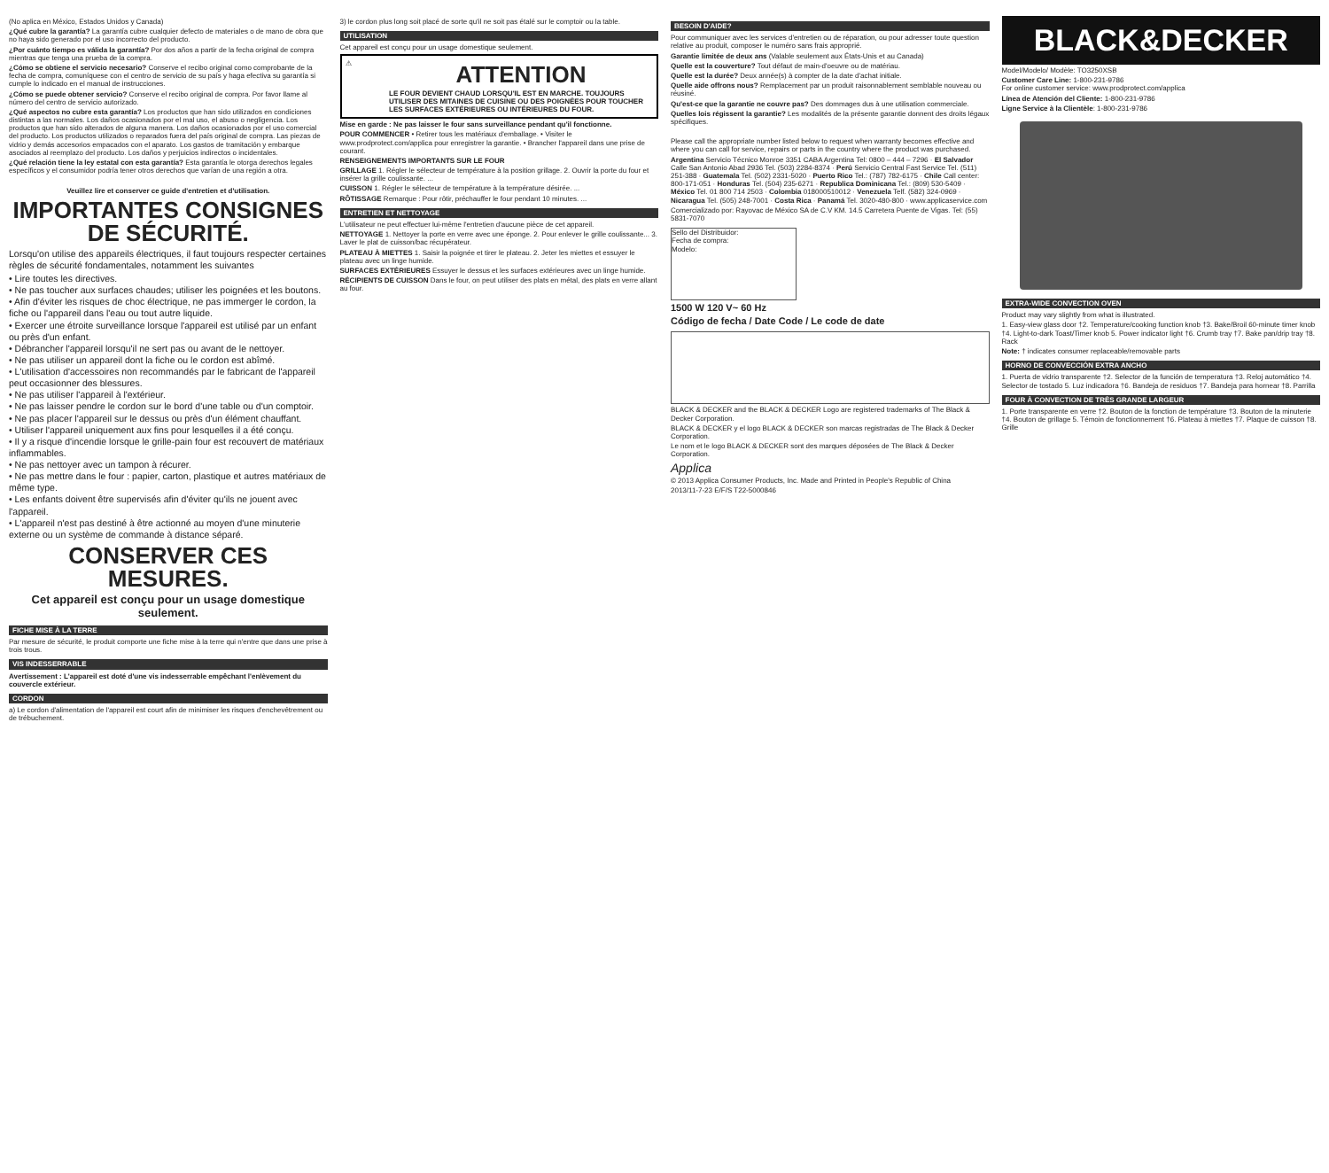(No aplica en México, Estados Unidos y Canada)
¿Qué cubre la garantía? La garantía cubre cualquier defecto de materiales o de mano de obra que no haya sido generado por el uso incorrecto del producto.
¿Por cuánto tiempo es válida la garantía? Por dos años a partir de la fecha original de compra mientras que tenga una prueba de la compra.
¿Cómo se obtiene el servicio necesario? Conserve el recibo original como comprobante de la fecha de compra, comuníquese con el centro de servicio de su país y haga efectiva su garantía si cumple lo indicado en el manual de instrucciones.
¿Cómo se puede obtener servicio? Conserve el recibo original de compra. Por favor llame al número del centro de servicio autorizado.
¿Qué aspectos no cubre esta garantía? Los productos que han sido utilizados en condiciones distintas a las normales. Los daños ocasionados por el mal uso, el abuso o negligencia. Los productos que han sido alterados de alguna manera. Los daños ocasionados por el uso comercial del producto. Los productos utilizados o reparados fuera del país original de compra. Las piezas de vidrio y demás accesorios empacados con el aparato. Los gastos de tramitación y embarque asociados al reemplazo del producto. Los daños y perjuicios indirectos o incidentales.
¿Qué relación tiene la ley estatal con esta garantía? Esta garantía le otorga derechos legales específicos y el consumidor podría tener otros derechos que varían de una región a otra.
Veuillez lire et conserver ce guide d'entretien et d'utilisation.
IMPORTANTES CONSIGNES DE SÉCURITÉ.
Lorsqu'on utilise des appareils électriques, il faut toujours respecter certaines règles de sécurité fondamentales, notamment les suivantes
• Lire toutes les directives.
• Ne pas toucher aux surfaces chaudes; utiliser les poignées et les boutons.
• Afin d'éviter les risques de choc électrique, ne pas immerger le cordon, la fiche ou l'appareil dans l'eau ou tout autre liquide.
• Exercer une étroite surveillance lorsque l'appareil est utilisé par un enfant ou près d'un enfant.
• Débrancher l'appareil lorsqu'il ne sert pas ou avant de le nettoyer.
• Ne pas utiliser un appareil dont la fiche ou le cordon est abîmé.
• L'utilisation d'accessoires non recommandés par le fabricant de l'appareil peut occasionner des blessures.
• Ne pas utiliser l'appareil à l'extérieur.
• Ne pas laisser pendre le cordon sur le bord d'une table ou d'un comptoir.
• Ne pas placer l'appareil sur le dessus ou près d'un élément chauffant.
• Utiliser l'appareil uniquement aux fins pour lesquelles il a été conçu.
• Il y a risque d'incendie lorsque le grille-pain four est recouvert de matériaux inflammables.
• Ne pas nettoyer avec un tampon à récurer.
• Ne pas mettre dans le four : papier, carton, plastique et autres matériaux de même type.
• Les enfants doivent être supervisés afin d'éviter qu'ils ne jouent avec l'appareil.
• L'appareil n'est pas destiné à être actionné au moyen d'une minuterie externe ou un système de commande à distance séparé.
CONSERVER CES MESURES.
Cet appareil est conçu pour un usage domestique seulement.
FICHE MISE À LA TERRE
Par mesure de sécurité, le produit comporte une fiche mise à la terre qui n'entre que dans une prise à trois trous.
VIS INDESSERRABLE
Avertissement : L'appareil est doté d'une vis indesserrable empêchant l'enlèvement du couvercle extérieur.
CORDON
a) Le cordon d'alimentation de l'appareil est court afin de minimiser les risques d'enchevêtrement ou de trébuchement.
3) le cordon plus long soit placé de sorte qu'il ne soit pas étalé sur le comptoir ou la table.
UTILISATION
Cet appareil est conçu pour un usage domestique seulement.
⚠
ATTENTION
LE FOUR DEVIENT CHAUD LORSQU'IL EST EN MARCHE. TOUJOURS UTILISER DES MITAINES DE CUISINE OU DES POIGNÉES POUR TOUCHER LES SURFACES EXTÉRIEURES OU INTÉRIEURES DU FOUR.
Mise en garde : Ne pas laisser le four sans surveillance pendant qu'il fonctionne.
POUR COMMENCER • Retirer tous les matériaux d'emballage. • Visiter le www.prodprotect.com/applica pour enregistrer la garantie. • Brancher l'appareil dans une prise de courant.
RENSEIGNEMENTS IMPORTANTS SUR LE FOUR
GRILLAGE 1. Régler le sélecteur de température à la position grillage. 2. Ouvrir la porte du four et insérer la grille coulissante. ...
CUISSON 1. Régler le sélecteur de température à la température désirée. ...
RÔTISSAGE Remarque : Pour rôtir, préchauffer le four pendant 10 minutes. ...
ENTRETIEN ET NETTOYAGE
L'utilisateur ne peut effectuer lui-même l'entretien d'aucune pièce de cet appareil.
NETTOYAGE 1. Nettoyer la porte en verre avec une éponge. 2. Pour enlever le grille coulissante... 3. Laver le plat de cuisson/bac récupérateur.
PLATEAU À MIETTES 1. Saisir la poignée et tirer le plateau. 2. Jeter les miettes et essuyer le plateau avec un linge humide.
SURFACES EXTÉRIEURES Essuyer le dessus et les surfaces extérieures avec un linge humide.
RÉCIPIENTS DE CUISSON Dans le four, on peut utiliser des plats en métal, des plats en verre allant au four.
BESOIN D'AIDE?
Pour communiquer avec les services d'entretien ou de réparation, ou pour adresser toute question relative au produit, composer le numéro sans frais approprié.
Garantie limitée de deux ans (Valable seulement aux États-Unis et au Canada)
Quelle est la couverture? Tout défaut de main-d'oeuvre ou de matériau.
Quelle est la durée? Deux année(s) à compter de la date d'achat initiale.
Quelle aide offrons nous? Remplacement par un produit raisonnablement semblable nouveau ou réusiné.
Qu'est-ce que la garantie ne couvre pas? Des dommages dus à une utilisation commerciale.
Quelles lois régissent la garantie? Les modalités de la présente garantie donnent des droits légaux spécifiques.
Please call the appropriate number listed below to request when warranty becomes effective and where you can call for service, repairs or parts in the country where the product was purchased.
Argentina Servicio Técnico Monroe 3351 CABA Argentina Tel: 0800 – 444 – 7296 · El Salvador Calle San Antonio Abad 2936 Tel. (503) 2284-8374 · Perú Servicio Central Fast Service Tel. (511) 251-388 · Guatemala Tel. (502) 2331-5020 · Puerto Rico Tel.: (787) 782-6175 · Chile Call center: 800-171-051 · Honduras Tel. (504) 235-6271 · Republica Dominicana Tel.: (809) 530-5409 · México Tel. 01 800 714 2503 · Colombia 018000510012 · Venezuela Telf. (582) 324-0969 · Nicaragua Tel. (505) 248-7001 · Costa Rica · Panamá Tel. 3020-480-800 · www.applicaservice.com
Comercializado por: Rayovac de México SA de C.V KM. 14.5 Carretera Puente de Vigas. Tel: (55) 5831-7070
Sello del Distribuidor:
Fecha de compra:
Modelo:
1500 W 120 V~ 60 Hz
Código de fecha / Date Code / Le code de date
BLACK & DECKER and the BLACK & DECKER Logo are registered trademarks of The Black & Decker Corporation.
BLACK & DECKER y el logo BLACK & DECKER son marcas registradas de The Black & Decker Corporation.
Le nom et le logo BLACK & DECKER sont des marques déposées de The Black & Decker Corporation.
Applica
© 2013 Applica Consumer Products, Inc. Made and Printed in People's Republic of China
2013/11-7-23 E/F/S T22-5000846
BLACK&DECKER
Model/Modelo/ Modèle: TO3250XSB
Customer Care Line: 1-800-231-9786
For online customer service: www.prodprotect.com/applica
Línea de Atención del Cliente: 1-800-231-9786
Ligne Service à la Clientèle: 1-800-231-9786
EXTRA-WIDE CONVECTION OVEN
Product may vary slightly from what is illustrated.
1. Easy-view glass door †2. Temperature/cooking function knob †3. Bake/Broil 60-minute timer knob †4. Light-to-dark Toast/Timer knob 5. Power indicator light †6. Crumb tray †7. Bake pan/drip tray †8. Rack
Note: † indicates consumer replaceable/removable parts
HORNO DE CONVECCIÓN EXTRA ANCHO
1. Puerta de vidrio transparente †2. Selector de la función de temperatura †3. Reloj automático †4. Selector de tostado 5. Luz indicadora †6. Bandeja de residuos †7. Bandeja para hornear †8. Parrilla
FOUR À CONVECTION DE TRÈS GRANDE LARGEUR
1. Porte transparente en verre †2. Bouton de la fonction de température †3. Bouton de la minuterie †4. Bouton de grillage 5. Témoin de fonctionnement †6. Plateau à miettes †7. Plaque de cuisson †8. Grille